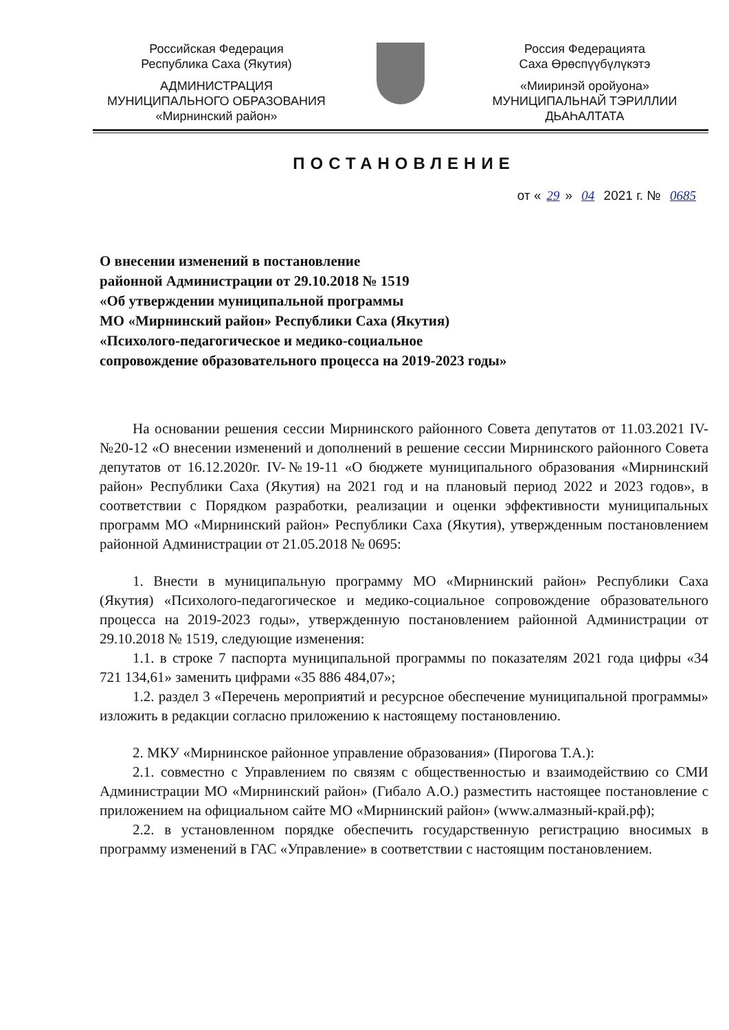Российская Федерация
Республика Саха (Якутия)
АДМИНИСТРАЦИЯ
МУНИЦИПАЛЬНОГО ОБРАЗОВАНИЯ
«Мирнинский район»
Россия Федерацията
Саха Өрөспүүбүлүкэтэ
«Мииринэй оройуона»
МУНИЦИПАЛЬНАЙ ТЭРИЛЛИИ
ДЬАҺАЛТАТА
ПОСТАНОВЛЕНИЕ
от « 29 » 04 2021 г. № 0685
О внесении изменений в постановление
районной Администрации от 29.10.2018 № 1519
«Об утверждении муниципальной программы
МО «Мирнинский район» Республики Саха (Якутия)
«Психолого-педагогическое и медико-социальное
сопровождение образовательного процесса на 2019-2023 годы»
На основании решения сессии Мирнинского районного Совета депутатов от 11.03.2021 IV-№20-12 «О внесении изменений и дополнений в решение сессии Мирнинского районного Совета депутатов от 16.12.2020г. IV-№19-11 «О бюджете муниципального образования «Мирнинский район» Республики Саха (Якутия) на 2021 год и на плановый период 2022 и 2023 годов», в соответствии с Порядком разработки, реализации и оценки эффективности муниципальных программ МО «Мирнинский район» Республики Саха (Якутия), утвержденным постановлением районной Администрации от 21.05.2018 № 0695:
1. Внести в муниципальную программу МО «Мирнинский район» Республики Саха (Якутия) «Психолого-педагогическое и медико-социальное сопровождение образовательного процесса на 2019-2023 годы», утвержденную постановлением районной Администрации от 29.10.2018 № 1519, следующие изменения:
1.1. в строке 7 паспорта муниципальной программы по показателям 2021 года цифры «34 721 134,61» заменить цифрами «35 886 484,07»;
1.2. раздел 3 «Перечень мероприятий и ресурсное обеспечение муниципальной программы» изложить в редакции согласно приложению к настоящему постановлению.
2. МКУ «Мирнинское районное управление образования» (Пирогова Т.А.):
2.1. совместно с Управлением по связям с общественностью и взаимодействию со СМИ Администрации МО «Мирнинский район» (Гибало А.О.) разместить настоящее постановление с приложением на официальном сайте МО «Мирнинский район» (www.алмазный-край.рф);
2.2. в установленном порядке обеспечить государственную регистрацию вносимых в программу изменений в ГАС «Управление» в соответствии с настоящим постановлением.